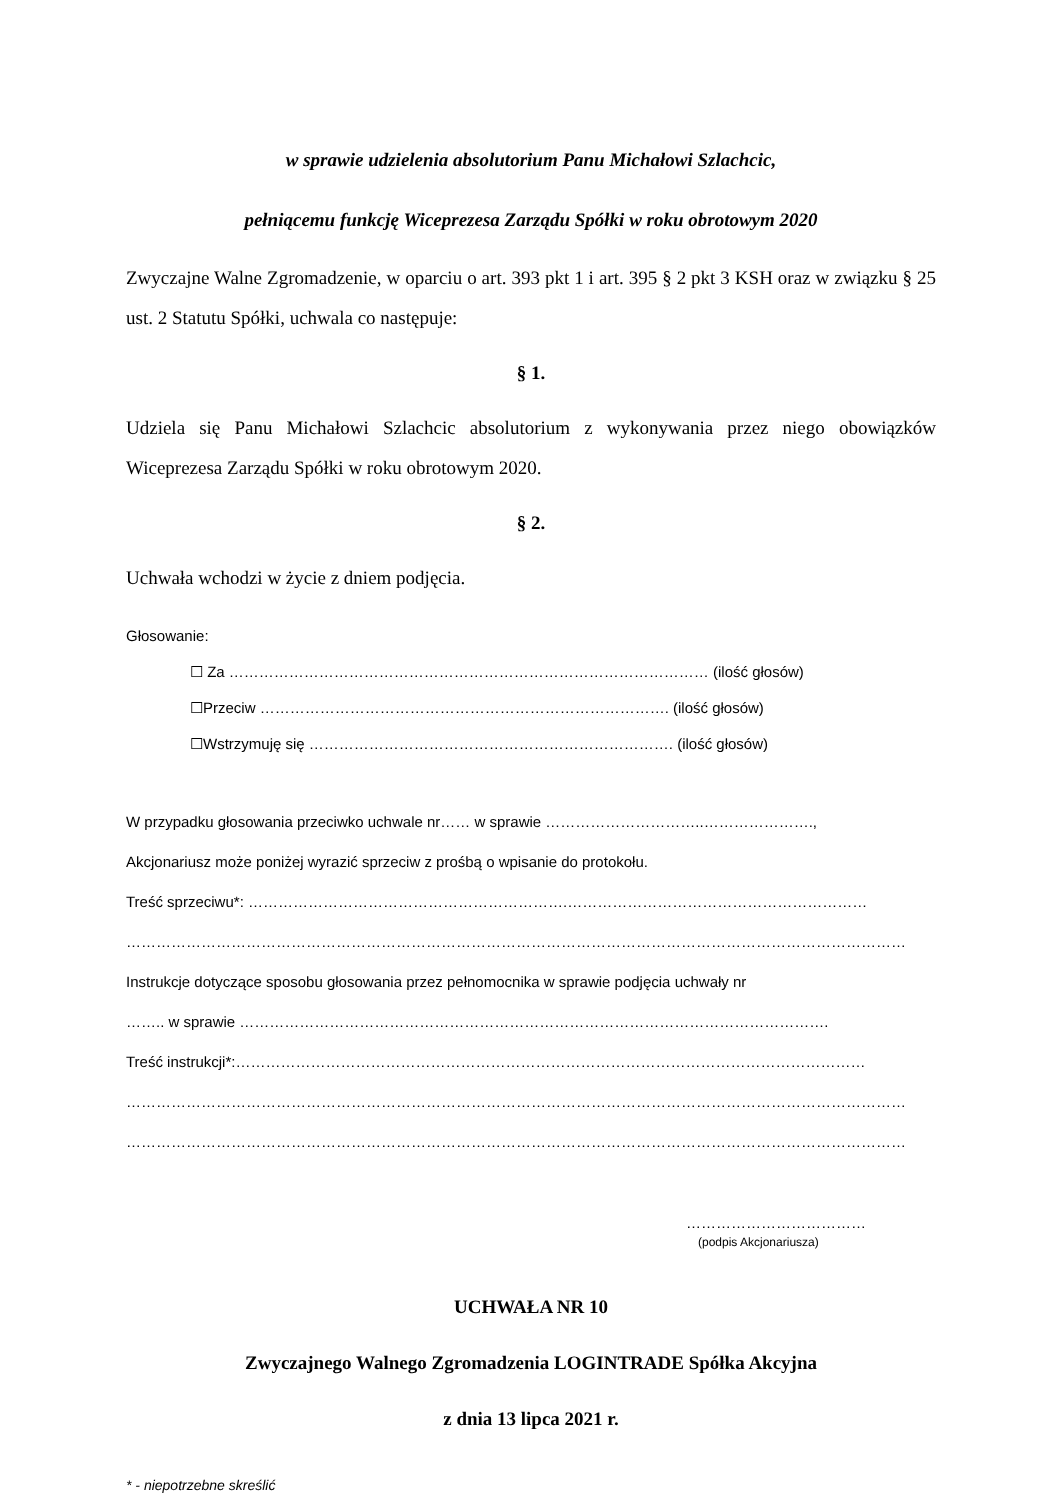w sprawie udzielenia absolutorium Panu Michałowi Szlachcic,
pełniącemu funkcję Wiceprezesa Zarządu Spółki w roku obrotowym 2020
Zwyczajne Walne Zgromadzenie, w oparciu o art. 393 pkt 1 i art. 395 § 2 pkt 3 KSH oraz w związku § 25 ust. 2 Statutu Spółki, uchwala co następuje:
§ 1.
Udziela się Panu Michałowi Szlachcic absolutorium z wykonywania przez niego obowiązków Wiceprezesa Zarządu Spółki w roku obrotowym 2020.
§ 2.
Uchwała wchodzi w życie z dniem podjęcia.
Głosowanie:
☐ Za …………………………………………………………………………………… (ilość głosów)
☐Przeciw ………………………………………………………………………. (ilość głosów)
☐Wstrzymuję się ………………………………………………………………. (ilość głosów)
W przypadku głosowania przeciwko uchwale nr…… w sprawie …………………………..………………….,
Akcjonariusz może poniżej wyrazić sprzeciw z prośbą o wpisanie do protokołu.
Treść sprzeciwu*: ……………………………………………………….……………………………………………………
…………………………………………………………………………………………………………………………………………
Instrukcje dotyczące sposobu głosowania przez pełnomocnika w sprawie podjęcia uchwały nr
…….. w sprawie ……………………………………………………………………………………………………….
Treść instrukcji*:………………………………………………………………………………………………………………
…………………………………………………………………………………………………………………………………………
…………………………………………………………………………………………………………………………………………
………………………………
(podpis Akcjonariusza)
UCHWAŁA NR 10
Zwyczajnego Walnego Zgromadzenia LOGINTRADE Spółka Akcyjna
z dnia 13 lipca 2021 r.
* - niepotrzebne skreślić